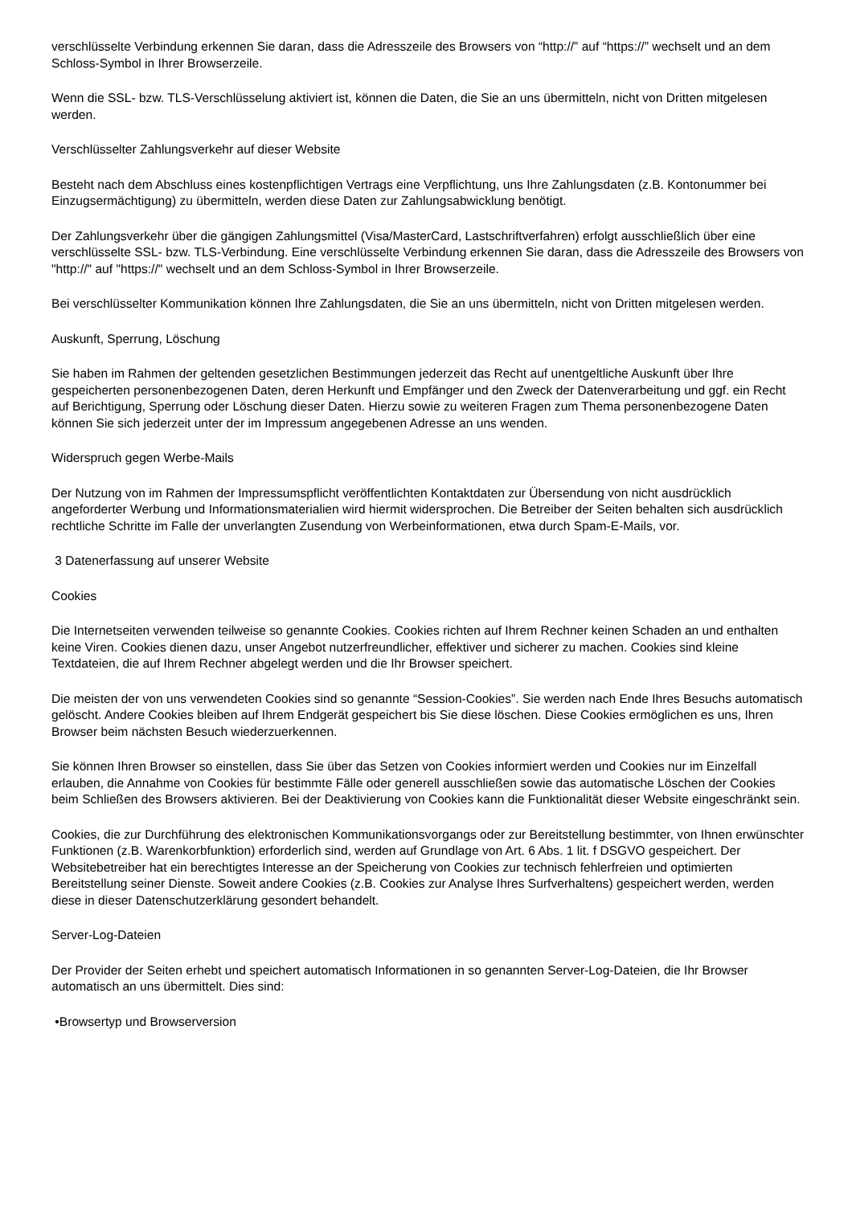verschlüsselte Verbindung erkennen Sie daran, dass die Adresszeile des Browsers von “http://” auf “https://” wechselt und an dem Schloss-Symbol in Ihrer Browserzeile.
Wenn die SSL- bzw. TLS-Verschlüsselung aktiviert ist, können die Daten, die Sie an uns übermitteln, nicht von Dritten mitgelesen werden.
Verschlüsselter Zahlungsverkehr auf dieser Website
Besteht nach dem Abschluss eines kostenpflichtigen Vertrags eine Verpflichtung, uns Ihre Zahlungsdaten (z.B. Kontonummer bei Einzugsermächtigung) zu übermitteln, werden diese Daten zur Zahlungsabwicklung benötigt.
Der Zahlungsverkehr über die gängigen Zahlungsmittel (Visa/MasterCard, Lastschriftverfahren) erfolgt ausschließlich über eine verschlüsselte SSL- bzw. TLS-Verbindung. Eine verschlüsselte Verbindung erkennen Sie daran, dass die Adresszeile des Browsers von "http://" auf "https://" wechselt und an dem Schloss-Symbol in Ihrer Browserzeile.
Bei verschlüsselter Kommunikation können Ihre Zahlungsdaten, die Sie an uns übermitteln, nicht von Dritten mitgelesen werden.
Auskunft, Sperrung, Löschung
Sie haben im Rahmen der geltenden gesetzlichen Bestimmungen jederzeit das Recht auf unentgeltliche Auskunft über Ihre gespeicherten personenbezogenen Daten, deren Herkunft und Empfänger und den Zweck der Datenverarbeitung und ggf. ein Recht auf Berichtigung, Sperrung oder Löschung dieser Daten. Hierzu sowie zu weiteren Fragen zum Thema personenbezogene Daten können Sie sich jederzeit unter der im Impressum angegebenen Adresse an uns wenden.
Widerspruch gegen Werbe-Mails
Der Nutzung von im Rahmen der Impressumspflicht veröffentlichten Kontaktdaten zur Übersendung von nicht ausdrücklich angeforderter Werbung und Informationsmaterialien wird hiermit widersprochen. Die Betreiber der Seiten behalten sich ausdrücklich rechtliche Schritte im Falle der unverlangten Zusendung von Werbeinformationen, etwa durch Spam-E-Mails, vor.
3 Datenerfassung auf unserer Website
Cookies
Die Internetseiten verwenden teilweise so genannte Cookies. Cookies richten auf Ihrem Rechner keinen Schaden an und enthalten keine Viren. Cookies dienen dazu, unser Angebot nutzerfreundlicher, effektiver und sicherer zu machen. Cookies sind kleine Textdateien, die auf Ihrem Rechner abgelegt werden und die Ihr Browser speichert.
Die meisten der von uns verwendeten Cookies sind so genannte “Session-Cookies”. Sie werden nach Ende Ihres Besuchs automatisch gelöscht. Andere Cookies bleiben auf Ihrem Endgerät gespeichert bis Sie diese löschen. Diese Cookies ermöglichen es uns, Ihren Browser beim nächsten Besuch wiederzuerkennen.
Sie können Ihren Browser so einstellen, dass Sie über das Setzen von Cookies informiert werden und Cookies nur im Einzelfall erlauben, die Annahme von Cookies für bestimmte Fälle oder generell ausschließen sowie das automatische Löschen der Cookies beim Schließen des Browsers aktivieren. Bei der Deaktivierung von Cookies kann die Funktionalität dieser Website eingeschränkt sein.
Cookies, die zur Durchführung des elektronischen Kommunikationsvorgangs oder zur Bereitstellung bestimmter, von Ihnen erwünschter Funktionen (z.B. Warenkorbfunktion) erforderlich sind, werden auf Grundlage von Art. 6 Abs. 1 lit. f DSGVO gespeichert. Der Websitebetreiber hat ein berechtigtes Interesse an der Speicherung von Cookies zur technisch fehlerfreien und optimierten Bereitstellung seiner Dienste. Soweit andere Cookies (z.B. Cookies zur Analyse Ihres Surfverhaltens) gespeichert werden, werden diese in dieser Datenschutzerklärung gesondert behandelt.
Server-Log-Dateien
Der Provider der Seiten erhebt und speichert automatisch Informationen in so genannten Server-Log-Dateien, die Ihr Browser automatisch an uns übermittelt. Dies sind:
•Browsertyp und Browserversion